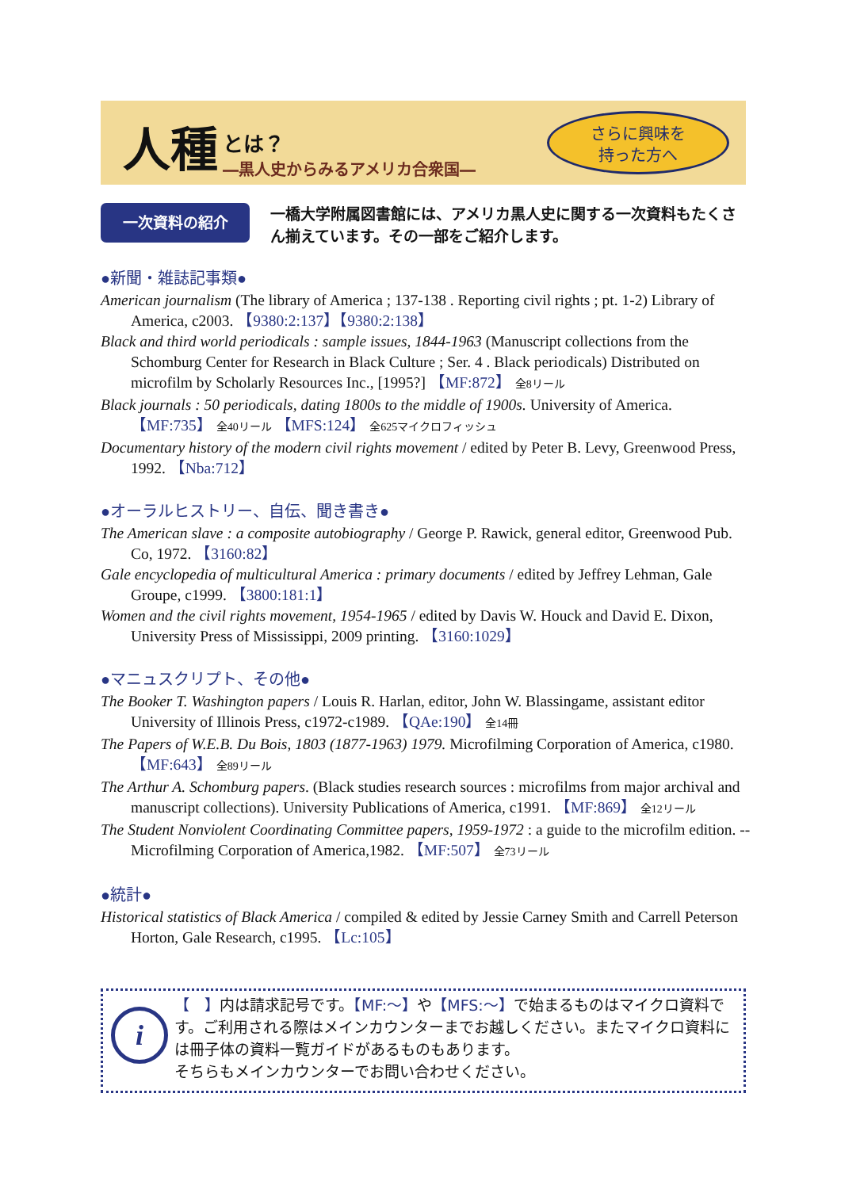人種 とは？
―黒人史からみるアメリカ合衆国―
さらに興味を
持った方へ
一次資料の紹介
一橋大学附属図書館には、アメリカ黒人史に関する一次資料もたくさん揃えています。その一部をご紹介します。
●新聞・雑誌記事類●
American journalism (The library of America ; 137-138 . Reporting civil rights ; pt. 1-2) Library of America, c2003. 【9380:2:137】【9380:2:138】
Black and third world periodicals : sample issues, 1844-1963 (Manuscript collections from the Schomburg Center for Research in Black Culture ; Ser. 4 . Black periodicals) Distributed on microfilm by Scholarly Resources Inc., [1995?] 【MF:872】 全8リール
Black journals : 50 periodicals, dating 1800s to the middle of 1900s. University of America. 【MF:735】 全40リール 【MFS:124】 全625マイクロフィッシュ
Documentary history of the modern civil rights movement / edited by Peter B. Levy, Greenwood Press, 1992. 【Nba:712】
●オーラルヒストリー、自伝、聞き書き●
The American slave : a composite autobiography / George P. Rawick, general editor, Greenwood Pub. Co, 1972. 【3160:82】
Gale encyclopedia of multicultural America : primary documents / edited by Jeffrey Lehman, Gale Groupe, c1999. 【3800:181:1】
Women and the civil rights movement, 1954-1965 / edited by Davis W. Houck and David E. Dixon, University Press of Mississippi, 2009 printing. 【3160:1029】
●マニュスクリプト、その他●
The Booker T. Washington papers / Louis R. Harlan, editor, John W. Blassingame, assistant editor University of Illinois Press, c1972-c1989. 【QAe:190】 全14冊
The Papers of W.E.B. Du Bois, 1803 (1877-1963) 1979. Microfilming Corporation of America, c1980. 【MF:643】 全89リール
The Arthur A. Schomburg papers. (Black studies research sources : microfilms from major archival and manuscript collections). University Publications of America, c1991. 【MF:869】 全12リール
The Student Nonviolent Coordinating Committee papers, 1959-1972 : a guide to the microfilm edition. -- Microfilming Corporation of America,1982. 【MF:507】 全73リール
●統計●
Historical statistics of Black America / compiled & edited by Jessie Carney Smith and Carrell Peterson Horton, Gale Research, c1995. 【Lc:105】
i
【　】内は請求記号です。【MF:～】や【MFS:～】で始まるものはマイクロ資料です。ご利用される際はメインカウンターまでお越しください。またマイクロ資料には冊子体の資料一覧ガイドがあるものもあります。
そちらもメインカウンターでお問い合わせください。